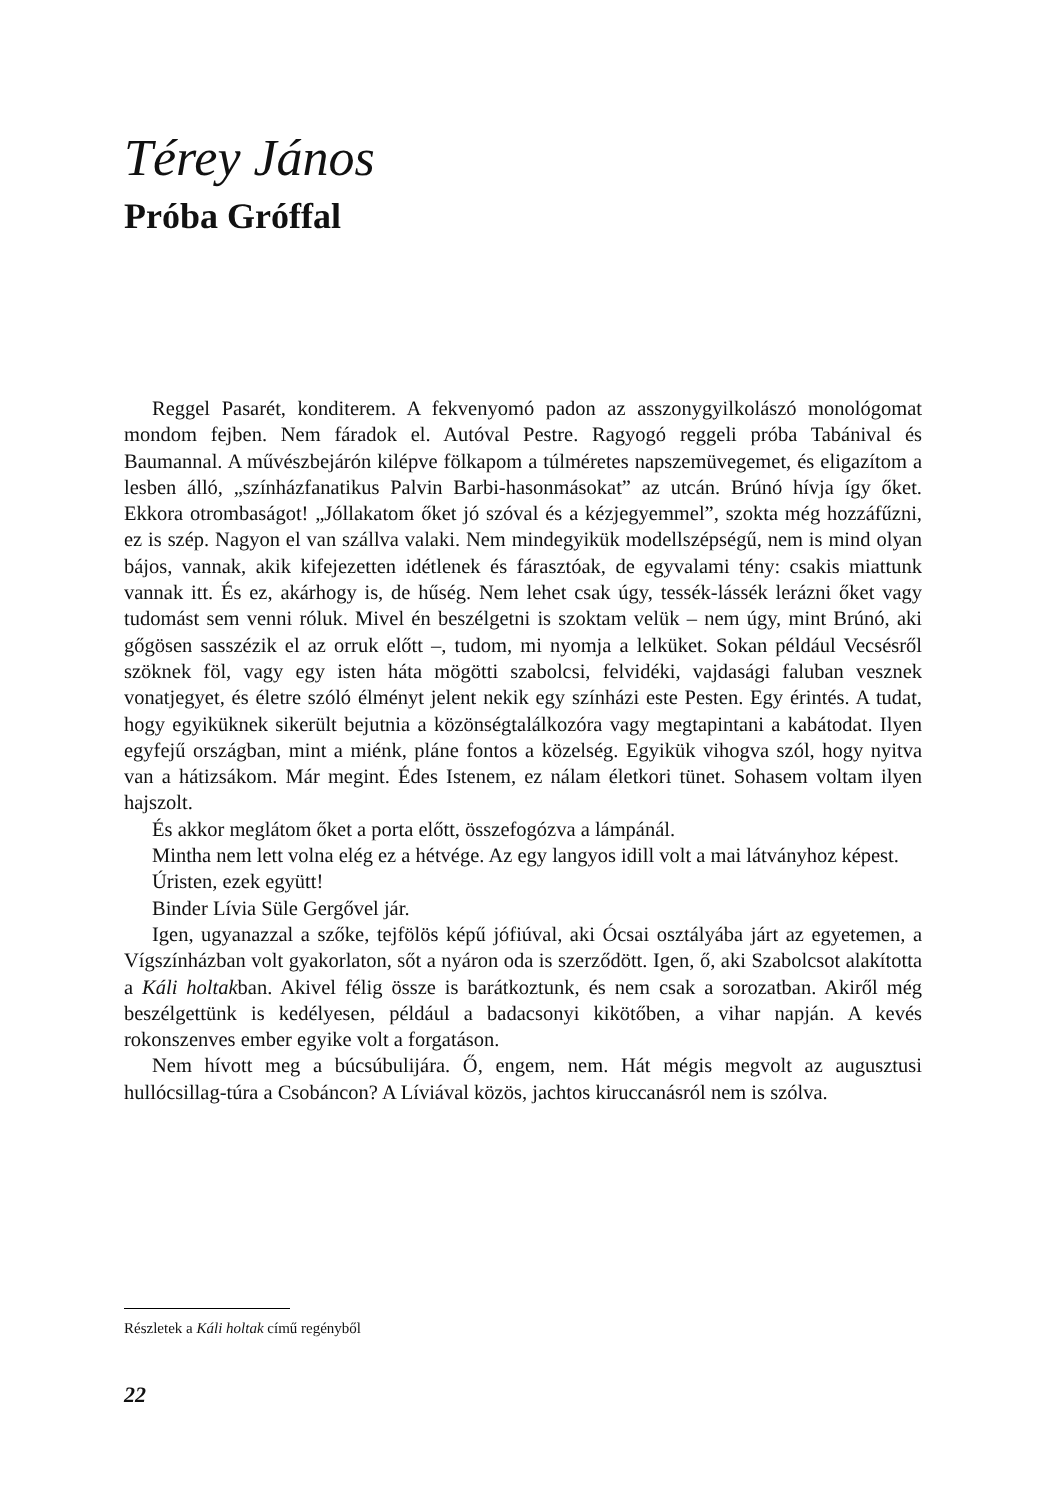Térey János
Próba Gróffal
Reggel Pasarét, konditerem. A fekvenyomó padon az asszonygyilkolászó monológomat mondom fejben. Nem fáradok el. Autóval Pestre. Ragyogó reggeli próba Tabánival és Baumannal. A művészbejárón kilépve fölkapom a túlméretes napszemüvegemet, és eligazítom a lesben álló, „színházfanatikus Palvin Barbi-hasonmásokat” az utcán. Brúnó hívja így őket. Ekkora otrombaságot! „Jóllakatom őket jó szóval és a kézjegyemmel”, szokta még hozzáfűzni, ez is szép. Nagyon el van szállva valaki. Nem mindegyikük modellszépségű, nem is mind olyan bájos, vannak, akik kifejezetten idétlenek és fárasztóak, de egyvalami tény: csakis miattunk vannak itt. És ez, akárhogy is, de hűség. Nem lehet csak úgy, tessék-lássék lerázni őket vagy tudomást sem venni róluk. Mivel én beszélgetni is szoktam velük – nem úgy, mint Brúnó, aki gőgösen sasszézik el az orruk előtt –, tudom, mi nyomja a lelküket. Sokan például Vecsésről szöknek föl, vagy egy isten háta mögötti szabolcsi, felvidéki, vajdasági faluban vesznek vonatjegyet, és életre szóló élményt jelent nekik egy színházi este Pesten. Egy érintés. A tudat, hogy egyiküknek sikerült bejutnia a közönségtalálkozóra vagy megtapintani a kabátodat. Ilyen egyfejű országban, mint a miénk, pláne fontos a közelség. Egyikük vihogva szól, hogy nyitva van a hátizsákom. Már megint. Édes Istenem, ez nálam életkori tünet. Sohasem voltam ilyen hajszolt.
És akkor meglátom őket a porta előtt, összefogózva a lámpánál.
Mintha nem lett volna elég ez a hétvége. Az egy langyos idill volt a mai látványhoz képest.
Úristen, ezek együtt!
Binder Lívia Süle Gergővel jár.
Igen, ugyanazzal a szőke, tejfölös képű jófiúval, aki Ócsai osztályába járt az egyetemen, a Vígszínházban volt gyakorlaton, sőt a nyáron oda is szerződött. Igen, ő, aki Szabolcsot alakította a Káli holtakban. Akivel félig össze is barátkoztunk, és nem csak a sorozatban. Akiről még beszélgettünk is kedélyesen, például a badacsonyi kikötőben, a vihar napján. A kevés rokonszenves ember egyike volt a forgatáson.
Nem hívott meg a búcsúbulijára. Ő, engem, nem. Hát mégis megvolt az augusztusi hullócsillag-túra a Csobáncon? A Líviával közös, jachtos kiruccanásról nem is szólva.
Részletek a Káli holtak című regényből
22